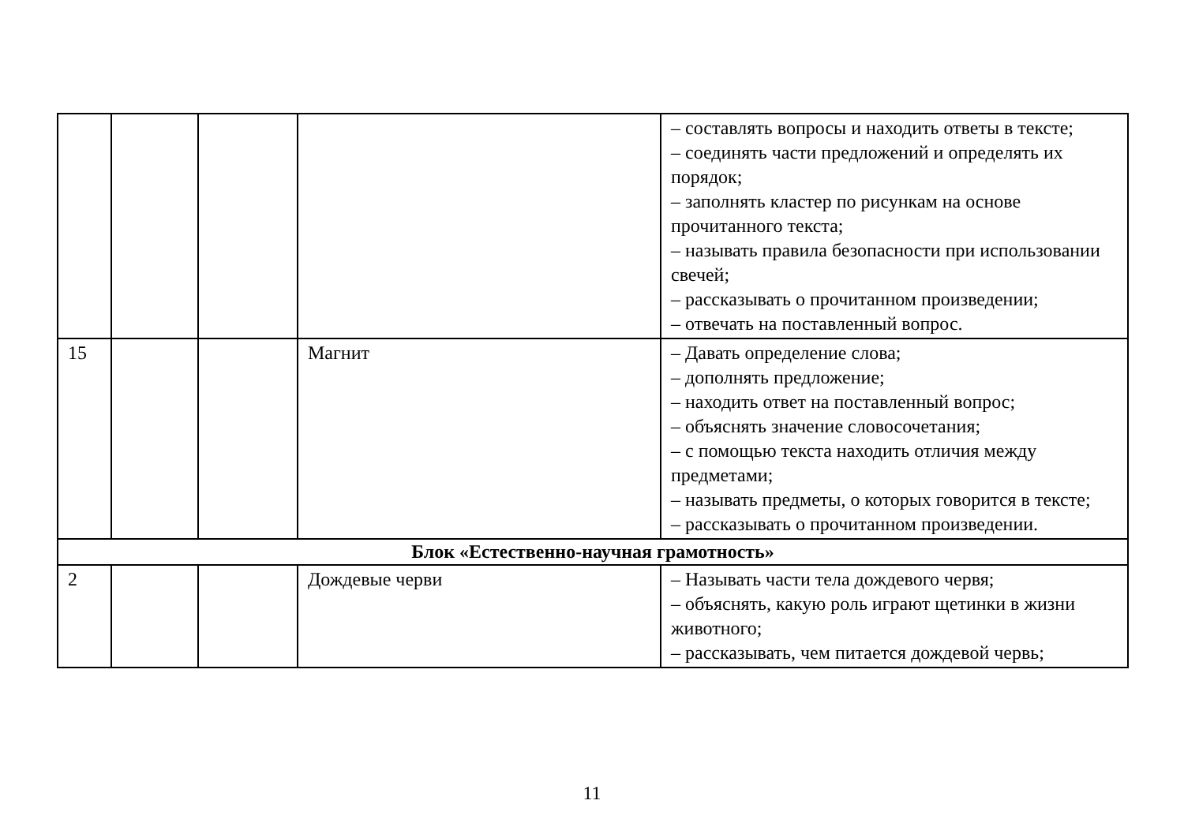| | | | | – составлять вопросы и находить ответы в тексте; – соединять части предложений и определять их порядок; – заполнять кластер по рисункам на основе прочитанного текста; – называть правила безопасности при использовании свечей; – рассказывать о прочитанном произведении; – отвечать на поставленный вопрос. |
| 15 | | | Магнит | – Давать определение слова; – дополнять предложение; – находить ответ на поставленный вопрос; – объяснять значение словосочетания; – с помощью текста находить отличия между предметами; – называть предметы, о которых говорится в тексте; – рассказывать о прочитанном произведении. |
| Блок «Естественно-научная грамотность» | | | | |
| 2 | | | Дождевые черви | – Называть части тела дождевого червя; – объяснять, какую роль играют щетинки в жизни животного; – рассказывать, чем питается дождевой червь; |
11